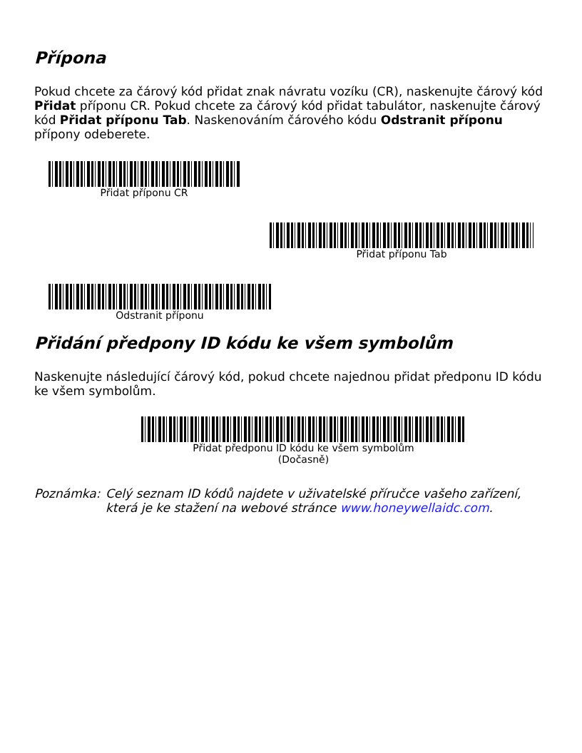Přípona
Pokud chcete za čárový kód přidat znak návratu vozíku (CR), naskenujte čárový kód Přidat příponu CR. Pokud chcete za čárový kód přidat tabulátor, naskenujte čárový kód Přidat příponu Tab. Naskenováním čárového kódu Odstranit příponu přípony odeberete.
Přidat příponu CR
Přidat příponu Tab
Odstranit příponu
Přidání předpony ID kódu ke všem symbolům
Naskenujte následující čárový kód, pokud chcete najednou přidat předponu ID kódu ke všem symbolům.
Přidat předponu ID kódu ke všem symbolům
(Dočasně)
Poznámka: Celý seznam ID kódů najdete v uživatelské příručce vašeho zařízení, která je ke stažení na webové stránce www.honeywellaidc.com.